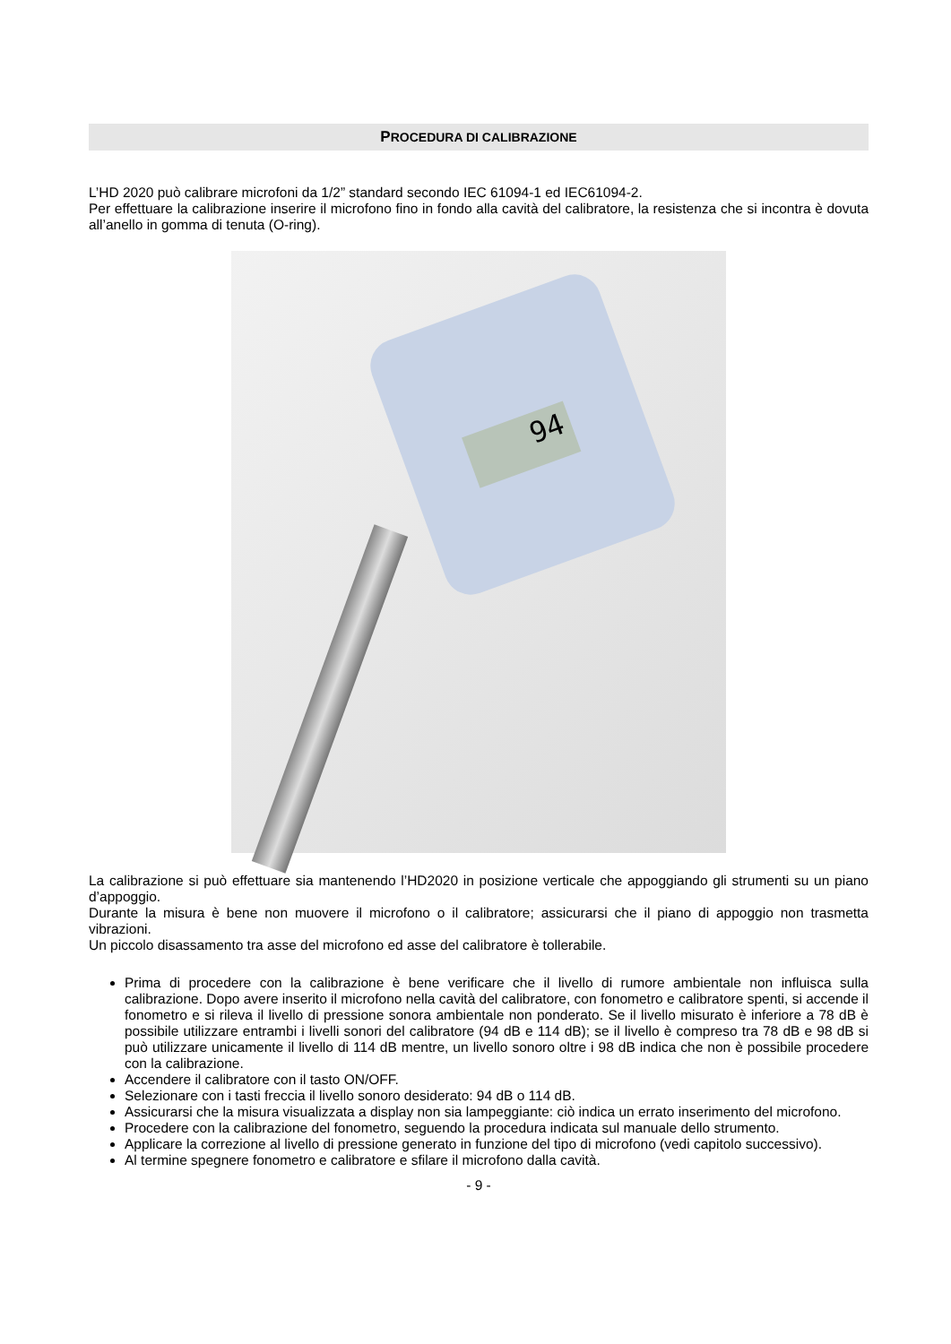PROCEDURA DI CALIBRAZIONE
L’HD 2020 può calibrare microfoni da 1/2” standard secondo IEC 61094-1 ed IEC61094-2.
Per effettuare la calibrazione inserire il microfono fino in fondo alla cavità del calibratore, la resistenza che si incontra è dovuta all’anello in gomma di tenuta (O-ring).
94
La calibrazione si può effettuare sia mantenendo l’HD2020 in posizione verticale che appoggiando gli strumenti su un piano d’appoggio.
Durante la misura è bene non muovere il microfono o il calibratore; assicurarsi che il piano di appoggio non trasmetta vibrazioni.
Un piccolo disassamento tra asse del microfono ed asse del calibratore è tollerabile.
Prima di procedere con la calibrazione è bene verificare che il livello di rumore ambientale non influisca sulla calibrazione. Dopo avere inserito il microfono nella cavità del calibratore, con fonometro e calibratore spenti, si accende il fonometro e si rileva il livello di pressione sonora ambientale non ponderato. Se il livello misurato è inferiore a 78 dB è possibile utilizzare entrambi i livelli sonori del calibratore (94 dB e 114 dB); se il livello è compreso tra 78 dB e 98 dB si può utilizzare unicamente il livello di 114 dB mentre, un livello sonoro oltre i 98 dB indica che non è possibile procedere con la calibrazione.
Accendere il calibratore con il tasto ON/OFF.
Selezionare con i tasti freccia il livello sonoro desiderato: 94 dB o 114 dB.
Assicurarsi che la misura visualizzata a display non sia lampeggiante: ciò indica un errato inserimento del microfono.
Procedere con la calibrazione del fonometro, seguendo la procedura indicata sul manuale dello strumento.
Applicare la correzione al livello di pressione generato in funzione del tipo di microfono (vedi capitolo successivo).
Al termine spegnere fonometro e calibratore e sfilare il microfono dalla cavità.
- 9 -